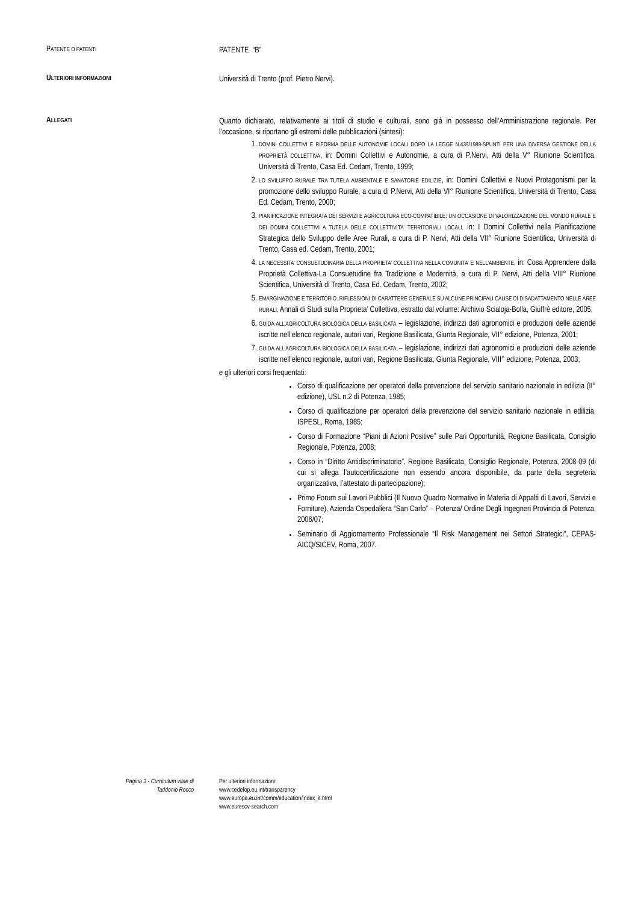PATENTE O PATENTI
PATENTE “B”
ULTERIORI INFORMAZIONI
Università di Trento (prof. Pietro Nervi).
ALLEGATI
Quanto dichiarato, relativamente ai titoli di studio e culturali, sono già in possesso dell’Amministrazione regionale. Per l’occasione, si riportano gli estremi delle pubblicazioni (sintesi):
1. DOMINI COLLETTIVI E RIFORMA DELLE AUTONOMIE LOCALI DOPO LA LEGGE N.439/1989-SPUNTI PER UNA DIVERSA GESTIONE DELLA PROPRIETÀ COLLETTIVA, in: Domini Collettivi e Autonomie, a cura di P.Nervi, Atti della V° Riunione Scientifica, Università di Trento, Casa Ed. Cedam, Trento, 1999;
2. LO SVILUPPO RURALE TRA TUTELA AMBIENTALE E SANATORIE EDILIZIE, in: Domini Collettivi e Nuovi Protagonismi per la promozione dello sviluppo Rurale, a cura di P.Nervi, Atti della VI° Riunione Scientifica, Università di Trento, Casa Ed. Cedam, Trento, 2000;
3. PIANIFICAZIONE INTEGRATA DEI SERVIZI E AGRICOLTURA ECO-COMPATIBILE: UN OCCASIONE DI VALORIZZAZIONE DEL MONDO RURALE E DEI DOMINI COLLETTIVI A TUTELA DELLE COLLETTIVITA’ TERRITORIALI LOCALI, in: I Domini Collettivi nella Pianificazione Strategica dello Sviluppo delle Aree Rurali, a cura di P. Nervi, Atti della VII° Riunione Scientifica, Università di Trento, Casa ed. Cedam, Trento, 2001;
4. LA NECESSITA’ CONSUETUDINARIA DELLA PROPRIETA’ COLLETTIVA NELLA COMUNITA’ E NELL’AMBIENTE, in: Cosa Apprendere dalla Proprietà Collettiva-La Consuetudine fra Tradizione e Modernità, a cura di P. Nervi, Atti della VIII° Riunione Scientifica, Università di Trento, Casa Ed. Cedam, Trento, 2002;
5. EMARGINAZIONE E TERRITORIO. RIFLESSIONI DI CARATTERE GENERALE SU ALCUNE PRINCIPALI CAUSE DI DISADATTAMENTO NELLE AREE RURALI, Annali di Studi sulla Proprieta’ Collettiva, estratto dal volume: Archivio Scialoja-Bolla, Giuffrè editore, 2005;
6. GUIDA ALL’AGRICOLTURA BIOLOGICA DELLA BASILICATA – legislazione, indirizzi dati agronomici e produzioni delle aziende iscritte nell’elenco regionale, autori vari, Regione Basilicata, Giunta Regionale, VII° edizione, Potenza, 2001;
7. GUIDA ALL’AGRICOLTURA BIOLOGICA DELLA BASILICATA – legislazione, indirizzi dati agronomici e produzioni delle aziende iscritte nell’elenco regionale, autori vari, Regione Basilicata, Giunta Regionale, VIII° edizione, Potenza, 2003;
e gli ulteriori corsi frequentati:
Corso di qualificazione per operatori della prevenzione del servizio sanitario nazionale in edilizia (II° edizione), USL n.2 di Potenza, 1985;
Corso di qualificazione per operatori della prevenzione del servizio sanitario nazionale in edilizia, ISPESL, Roma, 1985;
Corso di Formazione “Piani di Azioni Positive” sulle Pari Opportunità, Regione Basilicata, Consiglio Regionale, Potenza, 2008;
Corso in “Diritto Antidiscriminatorio”, Regione Basilicata, Consiglio Regionale, Potenza, 2008-09 (di cui si allega l’autocertificazione non essendo ancora disponibile, da parte della segreteria organizzativa, l’attestato di partecipazione);
Primo Forum sui Lavori Pubblici (Il Nuovo Quadro Normativo in Materia di Appalti di Lavori, Servizi e Forniture), Azienda Ospedaliera “San Carlo” – Potenza/ Ordine Degli Ingegneri Provincia di Potenza, 2006/07;
Seminario di Aggiornamento Professionale “Il Risk Management nei Settori Strategici”, CEPAS-AICQ/SICEV, Roma, 2007.
Pagina 3 - Curriculum vitae di
Taddonio Rocco
Per ulteriori informazioni:
www.cedefop.eu.int/transparency
www.europa.eu.int/comm/education/index_it.html
www.eurescv-search.com